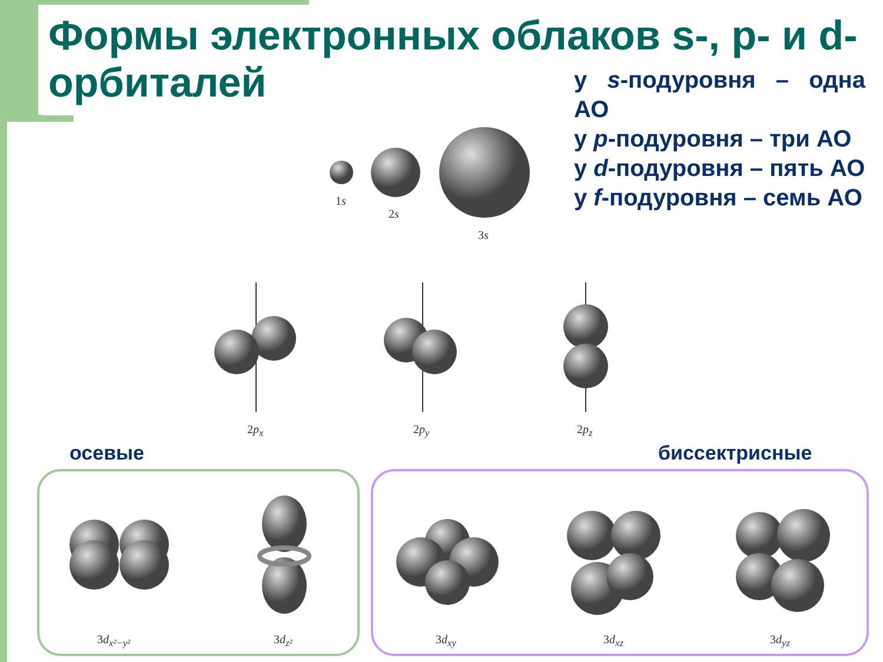Формы электронных облаков s-, p- и d-орбиталей
у s-подуровня – одна АО
у p-подуровня – три АО
у d-подуровня – пять АО
у f-подуровня – семь АО
осевые биссектрисные
1s
2s
3s
2p<sub>x</sub> 2p<sub>y</sub> 2p<sub>z</sub>
3d<sub>x²−y²</sub> 3d<sub>z²</sub> 3d<sub>xy</sub> 3d<sub>xz</sub> 3d<sub>yz</sub>